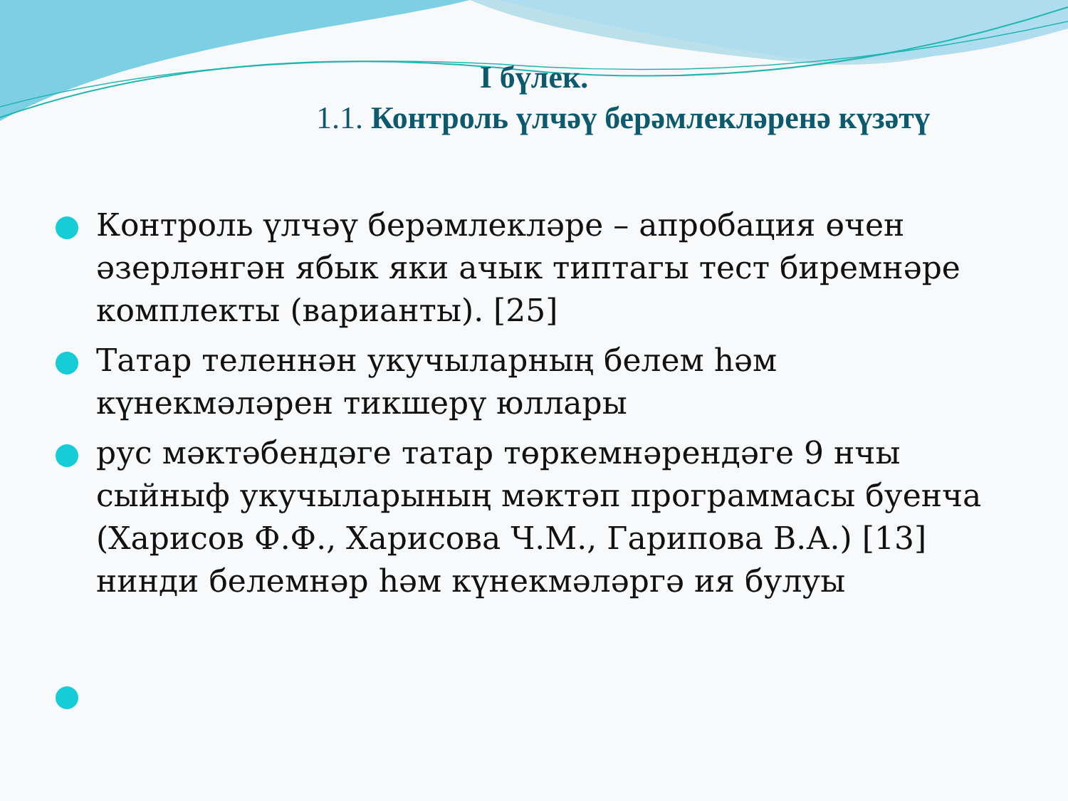I бүлек.
1.1. Контроль үлчәү берәмлекләренә күзәтү
Контроль үлчәү берәмлекләре – апробация өчен әзерләнгән ябык яки ачык типтагы тест биремнәре комплекты (варианты). [25]
Татар теленнән укучыларның белем һәм күнекмәләрен тикшерү юллары
рус мәктәбендәге татар төркемнәрендәге 9 нчы сыйныф укучыларының мәктәп программасы буенча (Харисов Ф.Ф., Харисова Ч.М., Гарипова В.А.) [13] нинди белемнәр һәм күнекмәләргә ия булуы